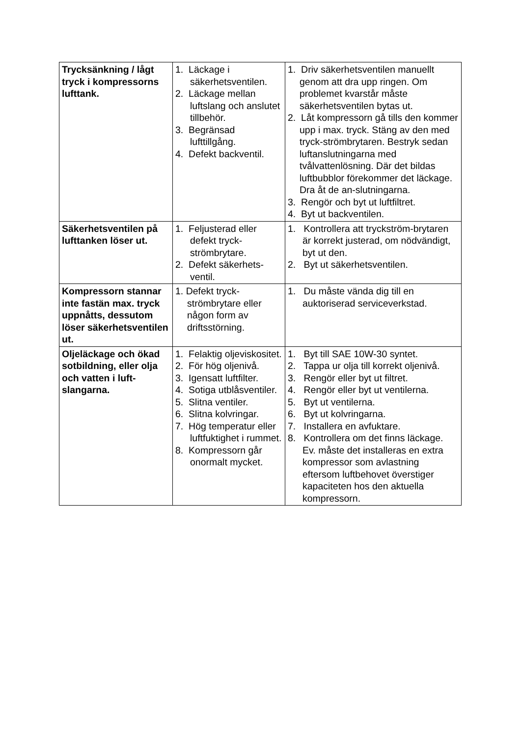| Trycksänkning / lågt tryck i kompressorns lufttank. | 1. Läckage i säkerhetsventilen. 2. Läckage mellan luftslang och anslutet tillbehör. 3. Begränsad lufttillgång. 4. Defekt backventil. | 1. Driv säkerhetsventilen manuellt genom att dra upp ringen. Om problemet kvarstår måste säkerhetsventilen bytas ut. 2. Låt kompressorn gå tills den kommer upp i max. tryck. Stäng av den med tryck-strömbrytaren. Bestryk sedan luftanslutningarna med tvålvattenlösning. Där det bildas luftbubblor förekommer det läckage. Dra åt de an-slutningarna. 3. Rengör och byt ut luftfiltret. 4. Byt ut backventilen. |
| Säkerhetsventilen på lufttanken löser ut. | 1. Feljusterad eller defekt tryck-strömbrytare. 2. Defekt säkerhets-ventil. | 1. Kontrollera att tryckström-brytaren är korrekt justerad, om nödvändigt, byt ut den. 2. Byt ut säkerhetsventilen. |
| Kompressorn stannar inte fastän max. tryck uppnåtts, dessutom löser säkerhetsventilen ut. | 1. Defekt tryck-strömbrytare eller någon form av driftsstörning. | 1. Du måste vända dig till en auktoriserad serviceverkstad. |
| Oljeläckage och ökad sotbildning, eller olja och vatten i luft-slangarna. | 1. Felaktig oljeviskositet. 2. För hög oljenivå. 3. Igensatt luftfilter. 4. Sotiga utblåsventiler. 5. Slitna ventiler. 6. Slitna kolvringar. 7. Hög temperatur eller luftfuktighet i rummet. 8. Kompressorn går onormalt mycket. | 1. Byt till SAE 10W-30 syntet. 2. Tappa ur olja till korrekt oljenivå. 3. Rengör eller byt ut filtret. 4. Rengör eller byt ut ventilerna. 5. Byt ut ventilerna. 6. Byt ut kolvringarna. 7. Installera en avfuktare. 8. Kontrollera om det finns läckage. Ev. måste det installeras en extra kompressor som avlastning eftersom luftbehovet överstiger kapaciteten hos den aktuella kompressorn. |